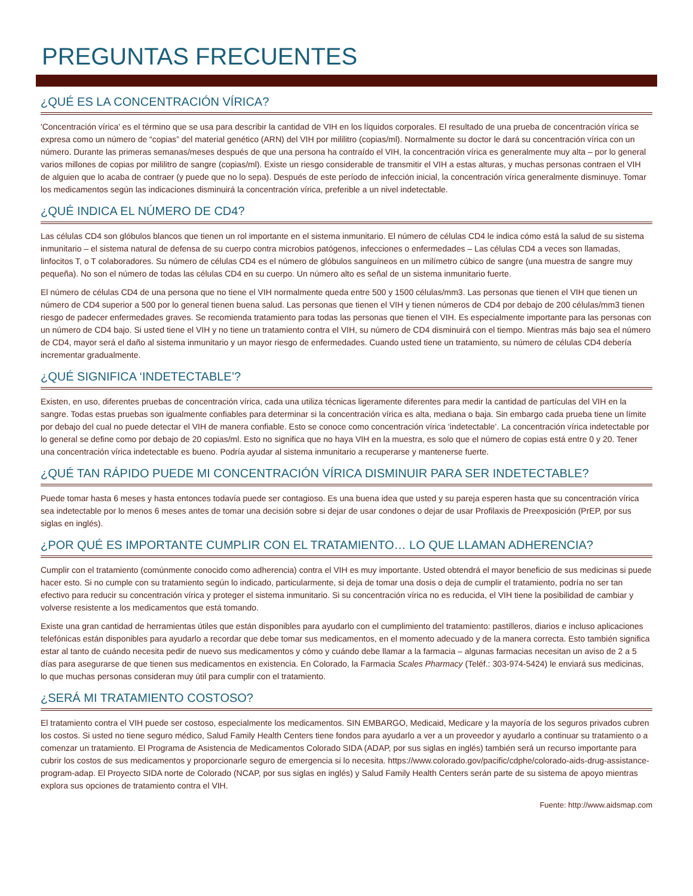PREGUNTAS FRECUENTES
¿QUÉ ES LA CONCENTRACIÓN VÍRICA?
'Concentración vírica' es el término que se usa para describir la cantidad de VIH en los líquidos corporales. El resultado de una prueba de concentración vírica se expresa como un número de “copias” del material genético (ARN) del VIH por mililitro (copias/ml). Normalmente su doctor le dará su concentración vírica con un número. Durante las primeras semanas/meses después de que una persona ha contraído el VIH, la concentración vírica es generalmente muy alta – por lo general varios millones de copias por mililitro de sangre (copias/ml). Existe un riesgo considerable de transmitir el VIH a estas alturas, y muchas personas contraen el VIH de alguien que lo acaba de contraer (y puede que no lo sepa). Después de este período de infección inicial, la concentración vírica generalmente disminuye. Tomar los medicamentos según las indicaciones disminuirá la concentración vírica, preferible a un nivel indetectable.
¿QUÉ INDICA EL NÚMERO DE CD4?
Las células CD4 son glóbulos blancos que tienen un rol importante en el sistema inmunitario. El número de células CD4 le indica cómo está la salud de su sistema inmunitario – el sistema natural de defensa de su cuerpo contra microbios patógenos, infecciones o enfermedades – Las células CD4 a veces son llamadas, linfocitos T, o T colaboradores. Su número de células CD4 es el número de glóbulos sanguíneos en un milímetro cúbico de sangre (una muestra de sangre muy pequeña). No son el número de todas las células CD4 en su cuerpo. Un número alto es señal de un sistema inmunitario fuerte.
El número de células CD4 de una persona que no tiene el VIH normalmente queda entre 500 y 1500 células/mm3. Las personas que tienen el VIH que tienen un número de CD4 superior a 500 por lo general tienen buena salud. Las personas que tienen el VIH y tienen números de CD4 por debajo de 200 células/mm3 tienen riesgo de padecer enfermedades graves. Se recomienda tratamiento para todas las personas que tienen el VIH. Es especialmente importante para las personas con un número de CD4 bajo. Si usted tiene el VIH y no tiene un tratamiento contra el VIH, su número de CD4 disminuirá con el tiempo. Mientras más bajo sea el número de CD4, mayor será el daño al sistema inmunitario y un mayor riesgo de enfermedades. Cuando usted tiene un tratamiento, su número de células CD4 debería incrementar gradualmente.
¿QUÉ SIGNIFICA ‘INDETECTABLE’?
Existen, en uso, diferentes pruebas de concentración vírica, cada una utiliza técnicas ligeramente diferentes para medir la cantidad de partículas del VIH en la sangre. Todas estas pruebas son igualmente confiables para determinar si la concentración vírica es alta, mediana o baja. Sin embargo cada prueba tiene un límite por debajo del cual no puede detectar el VIH de manera confiable. Esto se conoce como concentración vírica ‘indetectable’. La concentración vírica indetectable por lo general se define como por debajo de 20 copias/ml. Esto no significa que no haya VIH en la muestra, es solo que el número de copias está entre 0 y 20. Tener una concentración vírica indetectable es bueno. Podría ayudar al sistema inmunitario a recuperarse y mantenerse fuerte.
¿QUÉ TAN RÁPIDO PUEDE MI CONCENTRACIÓN VÍRICA DISMINUIR PARA SER INDETECTABLE?
Puede tomar hasta 6 meses y hasta entonces todavía puede ser contagioso. Es una buena idea que usted y su pareja esperen hasta que su concentración vírica sea indetectable por lo menos 6 meses antes de tomar una decisión sobre si dejar de usar condones o dejar de usar Profilaxis de Preexposición (PrEP, por sus siglas en inglés).
¿POR QUÉ ES IMPORTANTE CUMPLIR CON EL TRATAMIENTO… LO QUE LLAMAN ADHERENCIA?
Cumplir con el tratamiento (comúnmente conocido como adherencia) contra el VIH es muy importante. Usted obtendrá el mayor beneficio de sus medicinas si puede hacer esto. Si no cumple con su tratamiento según lo indicado, particularmente, si deja de tomar una dosis o deja de cumplir el tratamiento, podría no ser tan efectivo para reducir su concentración vírica y proteger el sistema inmunitario. Si su concentración vírica no es reducida, el VIH tiene la posibilidad de cambiar y volverse resistente a los medicamentos que está tomando.
Existe una gran cantidad de herramientas útiles que están disponibles para ayudarlo con el cumplimiento del tratamiento: pastilleros, diarios e incluso aplicaciones telefónicas están disponibles para ayudarlo a recordar que debe tomar sus medicamentos, en el momento adecuado y de la manera correcta. Esto también significa estar al tanto de cuándo necesita pedir de nuevo sus medicamentos y cómo y cuándo debe llamar a la farmacia – algunas farmacias necesitan un aviso de 2 a 5 días para asegurarse de que tienen sus medicamentos en existencia. En Colorado, la Farmacia Scales Pharmacy (Teléf.: 303-974-5424) le enviará sus medicinas, lo que muchas personas consideran muy útil para cumplir con el tratamiento.
¿SERÁ MI TRATAMIENTO COSTOSO?
El tratamiento contra el VIH puede ser costoso, especialmente los medicamentos. SIN EMBARGO, Medicaid, Medicare y la mayoría de los seguros privados cubren los costos. Si usted no tiene seguro médico, Salud Family Health Centers tiene fondos para ayudarlo a ver a un proveedor y ayudarlo a continuar su tratamiento o a comenzar un tratamiento. El Programa de Asistencia de Medicamentos Colorado SIDA (ADAP, por sus siglas en inglés) también será un recurso importante para cubrir los costos de sus medicamentos y proporcionarle seguro de emergencia si lo necesita. https://www.colorado.gov/pacific/cdphe/colorado-aids-drug-assistance-program-adap. El Proyecto SIDA norte de Colorado (NCAP, por sus siglas en inglés) y Salud Family Health Centers serán parte de su sistema de apoyo mientras explora sus opciones de tratamiento contra el VIH.
Fuente: http://www.aidsmap.com